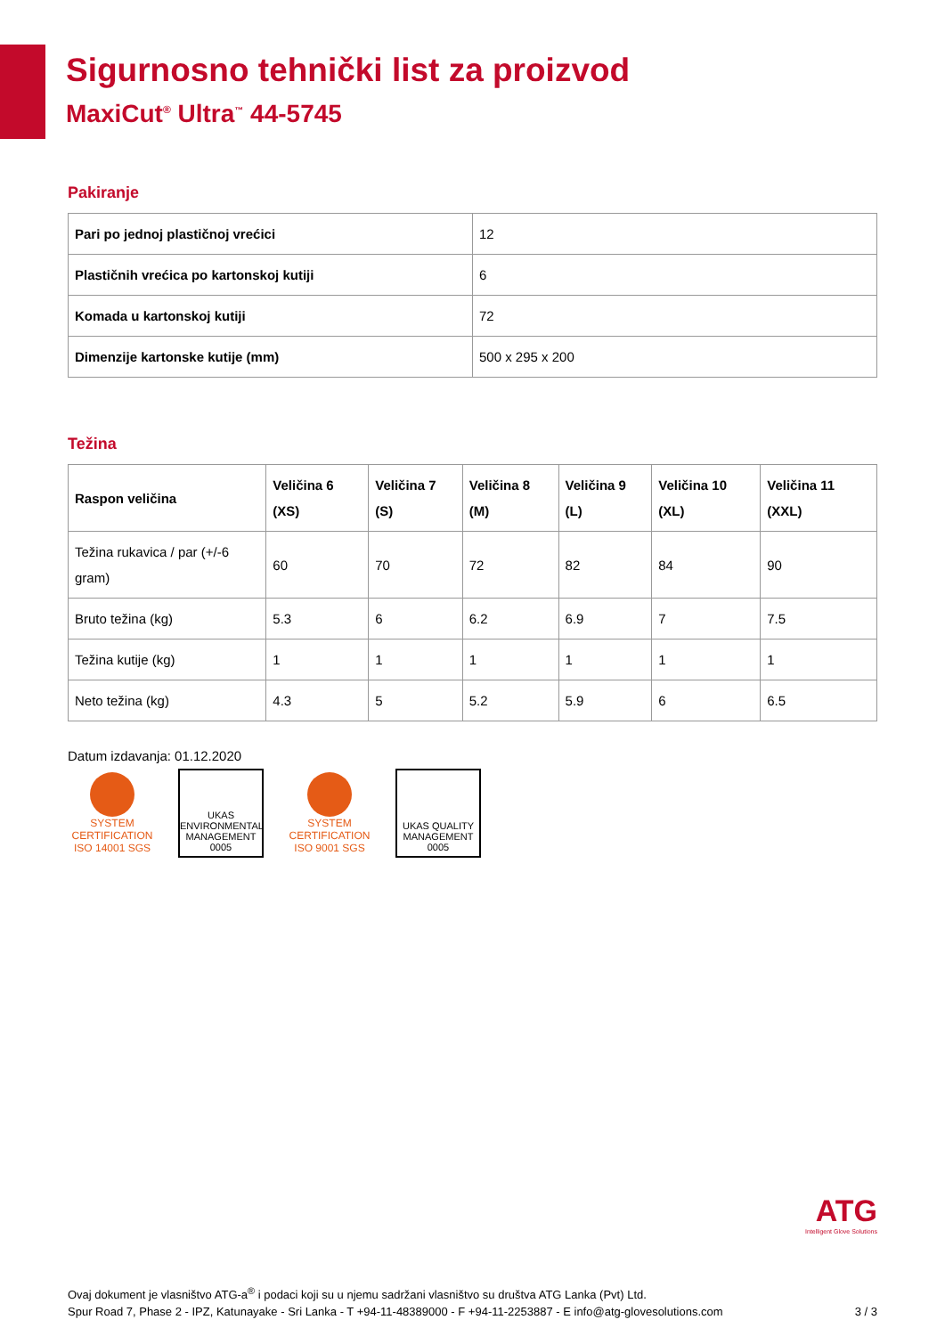Sigurnosno tehnički list za proizvod
MaxiCut<sup>®</sup> Ultra<sup>™</sup> 44-5745
Pakiranje
| Pari po jednoj plastičnoj vrećici | 12 |
| Plastičnih vrećica po kartonskoj kutiji | 6 |
| Komada u kartonskoj kutiji | 72 |
| Dimenzije kartonske kutije (mm) | 500 x 295 x 200 |
Težina
| Raspon veličina | Veličina 6 (XS) | Veličina 7 (S) | Veličina 8 (M) | Veličina 9 (L) | Veličina 10 (XL) | Veličina 11 (XXL) |
| --- | --- | --- | --- | --- | --- | --- |
| Težina rukavica / par (+/-6 gram) | 60 | 70 | 72 | 82 | 84 | 90 |
| Bruto težina (kg) | 5.3 | 6 | 6.2 | 6.9 | 7 | 7.5 |
| Težina kutije (kg) | 1 | 1 | 1 | 1 | 1 | 1 |
| Neto težina (kg) | 4.3 | 5 | 5.2 | 5.9 | 6 | 6.5 |
Datum izdavanja: 01.12.2020
SYSTEM CERTIFICATION ISO 14001 SGS
UKAS ENVIRONMENTAL MANAGEMENT 0005
SYSTEM CERTIFICATION ISO 9001 SGS
UKAS QUALITY MANAGEMENT 0005
ATG
Intelligent Glove Solutions
Ovaj dokument je vlasništvo ATG-a<sup>®</sup> i podaci koji su u njemu sadržani vlasništvo su društva ATG Lanka (Pvt) Ltd.
Spur Road 7, Phase 2 - IPZ, Katunayake - Sri Lanka - T +94-11-48389000 - F +94-11-2253887 - E info@atg-glovesolutions.com 3 / 3